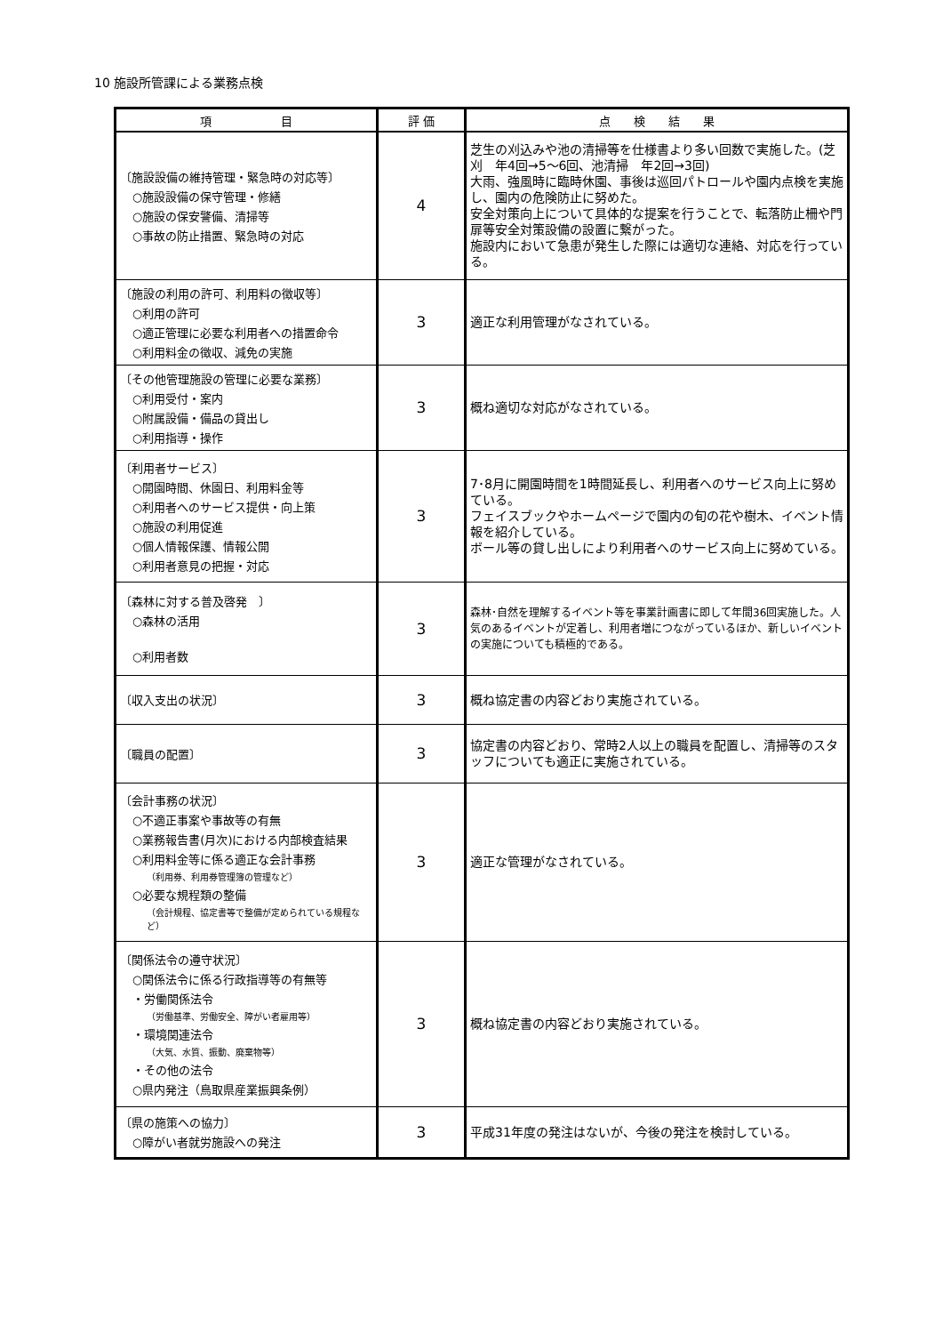10 施設所管課による業務点検
| 項 目 | 評 価 | 点 検 結 果 |
| --- | --- | --- |
| 〔施設設備の維持管理・緊急時の対応等〕 ○施設設備の保守管理・修繕 ○施設の保安警備、清掃等 ○事故の防止措置、緊急時の対応 | 4 | 芝生の刈込みや池の清掃等を仕様書より多い回数で実施した。(芝刈 年4回→5～6回、池清掃 年2回→3回) 大雨、強風時に臨時休園、事後は巡回パトロールや園内点検を実施し、園内の危険防止に努めた。 安全対策向上について具体的な提案を行うことで、転落防止柵や門扉等安全対策設備の設置に繋がった。 施設内において急患が発生した際には適切な連絡、対応を行っている。 |
| 〔施設の利用の許可、利用料の徴収等〕 ○利用の許可 ○適正管理に必要な利用者への措置命令 ○利用料金の徴収、減免の実施 | 3 | 適正な利用管理がなされている。 |
| 〔その他管理施設の管理に必要な業務〕 ○利用受付・案内 ○附属設備・備品の貸出し ○利用指導・操作 | 3 | 概ね適切な対応がなされている。 |
| 〔利用者サービス〕 ○開園時間、休園日、利用料金等 ○利用者へのサービス提供・向上策 ○施設の利用促進 ○個人情報保護、情報公開 ○利用者意見の把握・対応 | 3 | 7･8月に開園時間を1時間延長し、利用者へのサービス向上に努めている。 フェイスブックやホームページで園内の旬の花や樹木、イベント情報を紹介している。 ボール等の貸し出しにより利用者へのサービス向上に努めている。 |
| 〔森林に対する普及啓発 〕 ○森林の活用 ○利用者数 | 3 | 森林･自然を理解するイベント等を事業計画書に即して年間36回実施した。人気のあるイベントが定着し、利用者増につながっているほか、新しいイベントの実施についても積極的である。 |
| 〔収入支出の状況〕 | 3 | 概ね協定書の内容どおり実施されている。 |
| 〔職員の配置〕 | 3 | 協定書の内容どおり、常時2人以上の職員を配置し、清掃等のスタッフについても適正に実施されている。 |
| 〔会計事務の状況〕 ○不適正事案や事故等の有無 ○業務報告書(月次)における内部検査結果 ○利用料金等に係る適正な会計事務 （利用券、利用券管理簿の管理など） ○必要な規程類の整備 （会計規程、協定書等で整備が定められている規程など） | 3 | 適正な管理がなされている。 |
| 〔関係法令の遵守状況〕 ○関係法令に係る行政指導等の有無等 ・労働関係法令 （労働基準、労働安全、障がい者雇用等） ・環境関連法令 （大気、水質、振動、廃棄物等） ・その他の法令 ○県内発注（鳥取県産業振興条例） | 3 | 概ね協定書の内容どおり実施されている。 |
| 〔県の施策への協力〕 ○障がい者就労施設への発注 | 3 | 平成31年度の発注はないが、今後の発注を検討している。 |